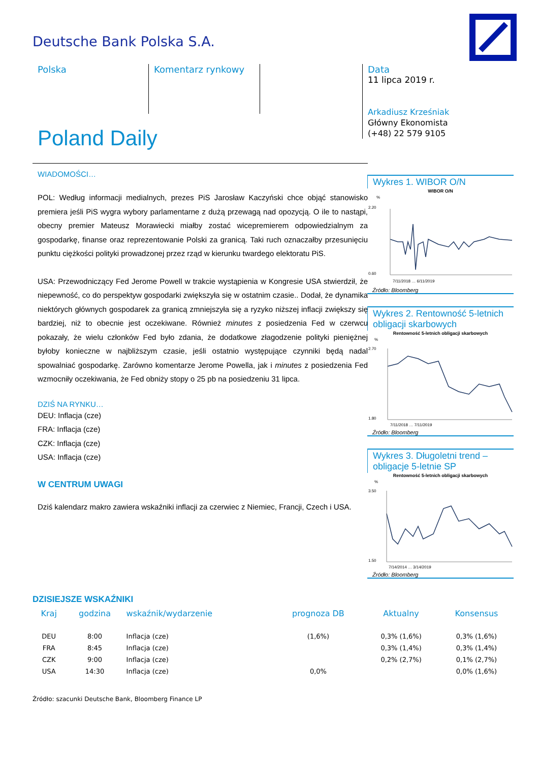Deutsche Bank Polska S.A.
Polska Komentarz rynkowy
Data
11 lipca 2019 r.
Arkadiusz Krześniak
Główny Ekonomista
(+48) 22 579 9105
Poland Daily
WIADOMOŚCI…
POL: Według informacji medialnych, prezes PiS Jarosław Kaczyński chce objąć stanowisko premiera jeśli PiS wygra wybory parlamentarne z dużą przewagą nad opozycją. O ile to nastąpi, obecny premier Mateusz Morawiecki miałby zostać wicepremierem odpowiedzialnym za gospodarkę, finanse oraz reprezentowanie Polski za granicą. Taki ruch oznaczałby przesunięciu punktu ciężkości polityki prowadzonej przez rząd w kierunku twardego elektoratu PiS.
USA: Przewodniczący Fed Jerome Powell w trakcie wystąpienia w Kongresie USA stwierdził, że niepewność, co do perspektyw gospodarki zwiększyła się w ostatnim czasie.. Dodał, że dynamika niektórych głównych gospodarek za granicą zmniejszyła się a ryzyko niższej inflacji zwiększy się bardziej, niż to obecnie jest oczekiwane. Również minutes z posiedzenia Fed w czerwcu pokazały, że wielu członków Fed było zdania, że dodatkowe złagodzenie polityki pieniężnej byłoby konieczne w najbliższym czasie, jeśli ostatnio występujące czynniki będą nadal spowalniać gospodarkę. Zarówno komentarze Jerome Powella, jak i minutes z posiedzenia Fed wzmocniły oczekiwania, że Fed obniży stopy o 25 pb na posiedzeniu 31 lipca.
DZIŚ NA RYNKU…
DEU: Inflacja (cze)
FRA: Inflacja (cze)
CZK: Inflacja (cze)
USA: Inflacja (cze)
W CENTRUM UWAGI
Dziś kalendarz makro zawiera wskaźniki inflacji za czerwiec z Niemiec, Francji, Czech i USA.
Wykres 1. WIBOR O/N
WIBOR O/N
%
0.60
2.20
7/11/2018 … 6/11/2019
Źródło: Bloomberg
Wykres 2. Rentowność 5-letnich obligacji skarbowych
Rentowność 5-letnich obligacji skarbowych
%
1.80
2.70
7/11/2018 … 7/11/2019
Źródło: Bloomberg
Wykres 3. Długoletni trend – obligacje 5-letnie SP
Rentowność 5-letnich obligacji skarbowych
%
1.50
3.50
7/14/2014 … 3/14/2019
Źródło: Bloomberg
DZISIEJSZE WSKAŹNIKI
| Kraj | godzina | wskaźnik/wydarzenie | prognoza DB | Aktualny | Konsensus |
| --- | --- | --- | --- | --- | --- |
| DEU | 8:00 | Inflacja (cze) | (1,6%) | 0,3% (1,6%) | 0,3% (1,6%) |
| FRA | 8:45 | Inflacja (cze) | | 0,3% (1,4%) | 0,3% (1,4%) |
| CZK | 9:00 | Inflacja (cze) | | 0,2% (2,7%) | 0,1% (2,7%) |
| USA | 14:30 | Inflacja (cze) | 0,0% | | 0,0% (1,6%) |
Źródło: szacunki Deutsche Bank, Bloomberg Finance LP